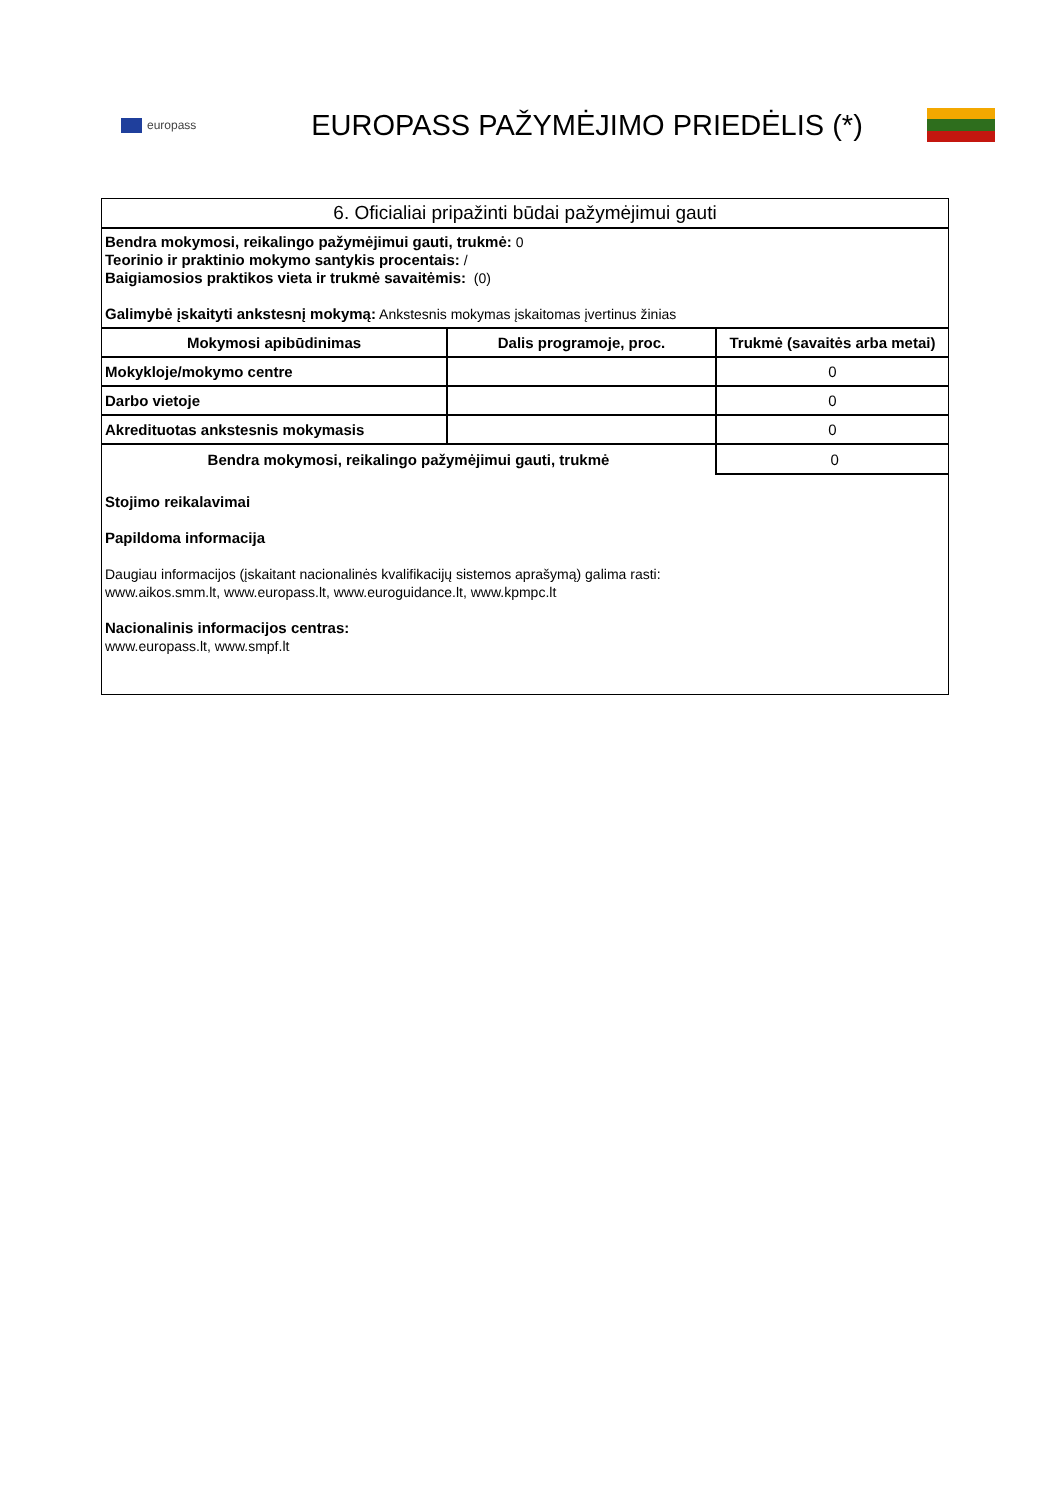europass
EUROPASS PAŽYMĖJIMO PRIEDĖLIS (*)
6. Oficialiai pripažinti būdai pažymėjimui gauti
Bendra mokymosi, reikalingo pažymėjimui gauti, trukmė: 0
Teorinio ir praktinio mokymo santykis procentais: /
Baigiamosios praktikos vieta ir trukmė savaitėmis: (0)
Galimybė įskaityti ankstesnį mokymą: Ankstesnis mokymas įskaitomas įvertinus žinias
| Mokymosi apibūdinimas | Dalis programoje, proc. | Trukmė (savaitės arba metai) |
| --- | --- | --- |
| Mokykloje/mokymo centre | | 0 |
| Darbo vietoje | | 0 |
| Akredituotas ankstesnis mokymasis | | 0 |
| Bendra mokymosi, reikalingo pažymėjimui gauti, trukmė | | 0 |
Stojimo reikalavimai
Papildoma informacija
Daugiau informacijos (įskaitant nacionalinės kvalifikacijų sistemos aprašymą) galima rasti:
www.aikos.smm.lt, www.europass.lt, www.euroguidance.lt, www.kpmpc.lt
Nacionalinis informacijos centras:
www.europass.lt, www.smpf.lt